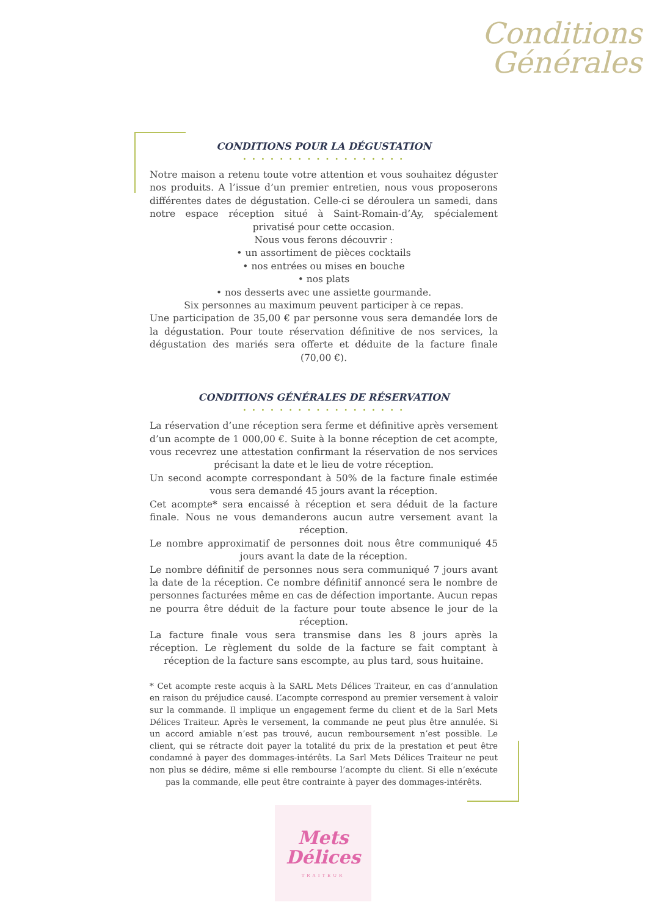Conditions
Générales
CONDITIONS POUR LA DÉGUSTATION
• • • • • • • • • • • • • • • • • •
Notre maison a retenu toute votre attention et vous souhaitez déguster nos produits. A l’issue d’un premier entretien, nous vous proposerons différentes dates de dégustation. Celle-ci se déroulera un samedi, dans notre espace réception situé à Saint-Romain-d’Ay, spécialement privatisé pour cette occasion.
Nous vous ferons découvrir :
• un assortiment de pièces cocktails
• nos entrées ou mises en bouche
• nos plats
• nos desserts avec une assiette gourmande.
Six personnes au maximum peuvent participer à ce repas.
Une participation de 35,00 € par personne vous sera demandée lors de la dégustation. Pour toute réservation définitive de nos services, la dégustation des mariés sera offerte et déduite de la facture finale (70,00 €).
CONDITIONS GÉNÉRALES DE RÉSERVATION
• • • • • • • • • • • • • • • • • •
La réservation d’une réception sera ferme et définitive après versement d’un acompte de 1 000,00 €. Suite à la bonne réception de cet acompte, vous recevrez une attestation confirmant la réservation de nos services précisant la date et le lieu de votre réception.
Un second acompte correspondant à 50% de la facture finale estimée vous sera demandé 45 jours avant la réception.
Cet acompte* sera encaissé à réception et sera déduit de la facture finale. Nous ne vous demanderons aucun autre versement avant la réception.
Le nombre approximatif de personnes doit nous être communiqué 45 jours avant la date de la réception.
Le nombre définitif de personnes nous sera communiqué 7 jours avant la date de la réception. Ce nombre définitif annoncé sera le nombre de personnes facturées même en cas de défection importante. Aucun repas ne pourra être déduit de la facture pour toute absence le jour de la réception.
La facture finale vous sera transmise dans les 8 jours après la réception. Le règlement du solde de la facture se fait comptant à réception de la facture sans escompte, au plus tard, sous huitaine.
* Cet acompte reste acquis à la SARL Mets Délices Traiteur, en cas d’annulation en raison du préjudice causé. L’acompte correspond au premier versement à valoir sur la commande. Il implique un engagement ferme du client et de la Sarl Mets Délices Traiteur. Après le versement, la commande ne peut plus être annulée. Si un accord amiable n’est pas trouvé, aucun remboursement n’est possible. Le client, qui se rétracte doit payer la totalité du prix de la prestation et peut être condamné à payer des dommages-intérêts. La Sarl Mets Délices Traiteur ne peut non plus se dédire, même si elle rembourse l’acompte du client. Si elle n’exécute pas la commande, elle peut être contrainte à payer des dommages-intérêts.
Mets
Délices
TRAITEUR